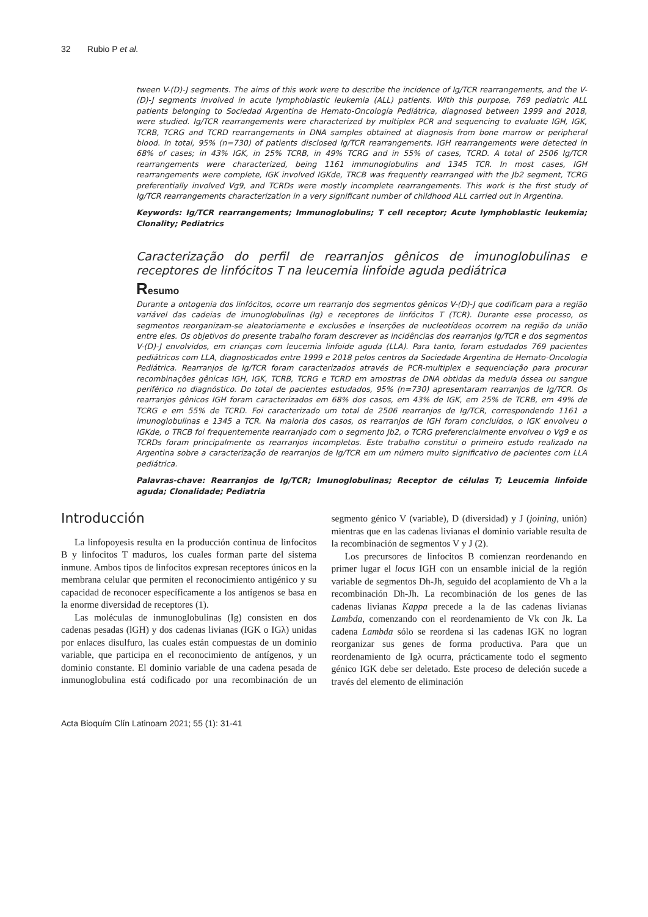32 Rubio P et al.
tween V-(D)-J segments. The aims of this work were to describe the incidence of Ig/TCR rearrangements, and the V-(D)-J segments involved in acute lymphoblastic leukemia (ALL) patients. With this purpose, 769 pediatric ALL patients belonging to Sociedad Argentina de Hemato-Oncología Pediátrica, diagnosed between 1999 and 2018, were studied. Ig/TCR rearrangements were characterized by multiplex PCR and sequencing to evaluate IGH, IGK, TCRB, TCRG and TCRD rearrangements in DNA samples obtained at diagnosis from bone marrow or peripheral blood. In total, 95% (n=730) of patients disclosed Ig/TCR rearrangements. IGH rearrangements were detected in 68% of cases; in 43% IGK, in 25% TCRB, in 49% TCRG and in 55% of cases, TCRD. A total of 2506 Ig/TCR rearrangements were characterized, being 1161 immunoglobulins and 1345 TCR. In most cases, IGH rearrangements were complete, IGK involved IGKde, TRCB was frequently rearranged with the Jb2 segment, TCRG preferentially involved Vg9, and TCRDs were mostly incomplete rearrangements. This work is the first study of Ig/TCR rearrangements characterization in a very significant number of childhood ALL carried out in Argentina.
Keywords: Ig/TCR rearrangements; Immunoglobulins; T cell receptor; Acute lymphoblastic leukemia; Clonality; Pediatrics
Caracterização do perfil de rearranjos gênicos de imunoglobulinas e receptores de linfócitos T na leucemia linfoide aguda pediátrica
Resumo
Durante a ontogenia dos linfócitos, ocorre um rearranjo dos segmentos gênicos V-(D)-J que codificam para a região variável das cadeias de imunoglobulinas (Ig) e receptores de linfócitos T (TCR). Durante esse processo, os segmentos reorganizam-se aleatoriamente e exclusões e inserções de nucleotídeos ocorrem na região da união entre eles. Os objetivos do presente trabalho foram descrever as incidências dos rearranjos Ig/TCR e dos segmentos V-(D)-J envolvidos, em crianças com leucemia linfoide aguda (LLA). Para tanto, foram estudados 769 pacientes pediátricos com LLA, diagnosticados entre 1999 e 2018 pelos centros da Sociedade Argentina de Hemato-Oncologia Pediátrica. Rearranjos de Ig/TCR foram caracterizados através de PCR-multiplex e sequenciação para procurar recombinações gênicas IGH, IGK, TCRB, TCRG e TCRD em amostras de DNA obtidas da medula óssea ou sangue periférico no diagnóstico. Do total de pacientes estudados, 95% (n=730) apresentaram rearranjos de Ig/TCR. Os rearranjos gênicos IGH foram caracterizados em 68% dos casos, em 43% de IGK, em 25% de TCRB, em 49% de TCRG e em 55% de TCRD. Foi caracterizado um total de 2506 rearranjos de Ig/TCR, correspondendo 1161 a imunoglobulinas e 1345 a TCR. Na maioria dos casos, os rearranjos de IGH foram concluídos, o IGK envolveu o IGKde, o TRCB foi frequentemente rearranjado com o segmento Jb2, o TCRG preferencialmente envolveu o Vg9 e os TCRDs foram principalmente os rearranjos incompletos. Este trabalho constitui o primeiro estudo realizado na Argentina sobre a caracterização de rearranjos de Ig/TCR em um número muito significativo de pacientes com LLA pediátrica.
Palavras-chave: Rearranjos de Ig/TCR; Imunoglobulinas; Receptor de células T; Leucemia linfoide aguda; Clonalidade; Pediatria
Introducción
La linfopoyesis resulta en la producción continua de linfocitos B y linfocitos T maduros, los cuales forman parte del sistema inmune. Ambos tipos de linfocitos expresan receptores únicos en la membrana celular que permiten el reconocimiento antigénico y su capacidad de reconocer específicamente a los antígenos se basa en la enorme diversidad de receptores (1).
Las moléculas de inmunoglobulinas (Ig) consisten en dos cadenas pesadas (lGH) y dos cadenas livianas (IGK o IGλ) unidas por enlaces disulfuro, las cuales están compuestas de un dominio variable, que participa en el reconocimiento de antígenos, y un dominio constante. El dominio variable de una cadena pesada de inmunoglobulina está codificado por una recombinación de un segmento génico V (variable), D (diversidad) y J (joining, unión) mientras que en las cadenas livianas el dominio variable resulta de la recombinación de segmentos V y J (2).
Los precursores de linfocitos B comienzan reordenando en primer lugar el locus IGH con un ensamble inicial de la región variable de segmentos Dh-Jh, seguido del acoplamiento de Vh a la recombinación Dh-Jh. La recombinación de los genes de las cadenas livianas Kappa precede a la de las cadenas livianas Lambda, comenzando con el reordenamiento de Vk con Jk. La cadena Lambda sólo se reordena si las cadenas IGK no logran reorganizar sus genes de forma productiva. Para que un reordenamiento de Igλ ocurra, prácticamente todo el segmento génico IGK debe ser deletado. Este proceso de deleción sucede a través del elemento de eliminación
Acta Bioquím Clín Latinoam 2021; 55 (1): 31-41